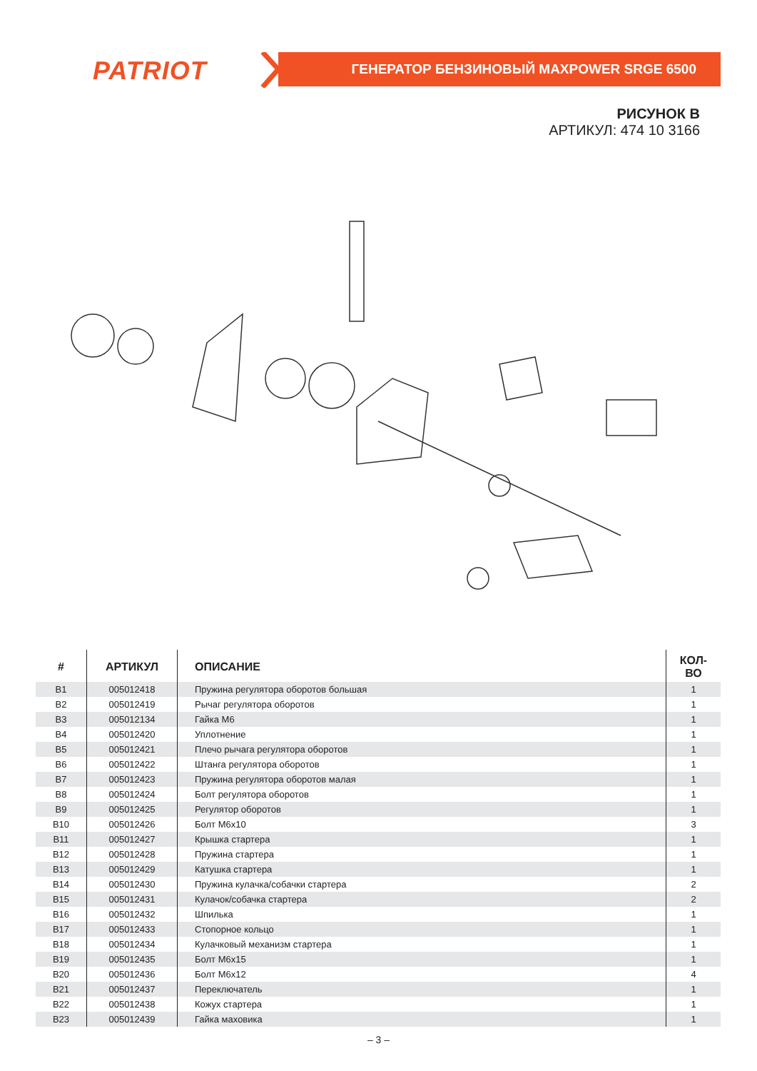PATRIOT ГЕНЕРАТОР БЕНЗИНОВЫЙ MAXPOWER SRGE 6500
РИСУНОК В
АРТИКУЛ: 474 10 3166
| # | АРТИКУЛ | ОПИСАНИЕ | КОЛ-ВО |
| --- | --- | --- | --- |
| B1 | 005012418 | Пружина регулятора оборотов большая | 1 |
| B2 | 005012419 | Рычаг регулятора оборотов | 1 |
| B3 | 005012134 | Гайка М6 | 1 |
| B4 | 005012420 | Уплотнение | 1 |
| B5 | 005012421 | Плечо рычага регулятора оборотов | 1 |
| B6 | 005012422 | Штанга регулятора оборотов | 1 |
| B7 | 005012423 | Пружина регулятора оборотов малая | 1 |
| B8 | 005012424 | Болт регулятора оборотов | 1 |
| B9 | 005012425 | Регулятор оборотов | 1 |
| B10 | 005012426 | Болт М6х10 | 3 |
| B11 | 005012427 | Крышка стартера | 1 |
| B12 | 005012428 | Пружина стартера | 1 |
| B13 | 005012429 | Катушка стартера | 1 |
| B14 | 005012430 | Пружина кулачка/собачки стартера | 2 |
| B15 | 005012431 | Кулачок/собачка стартера | 2 |
| B16 | 005012432 | Шпилька | 1 |
| B17 | 005012433 | Стопорное кольцо | 1 |
| B18 | 005012434 | Кулачковый механизм стартера | 1 |
| B19 | 005012435 | Болт М6х15 | 1 |
| B20 | 005012436 | Болт М6х12 | 4 |
| B21 | 005012437 | Переключатель | 1 |
| B22 | 005012438 | Кожух стартера | 1 |
| B23 | 005012439 | Гайка маховика | 1 |
– 3 –